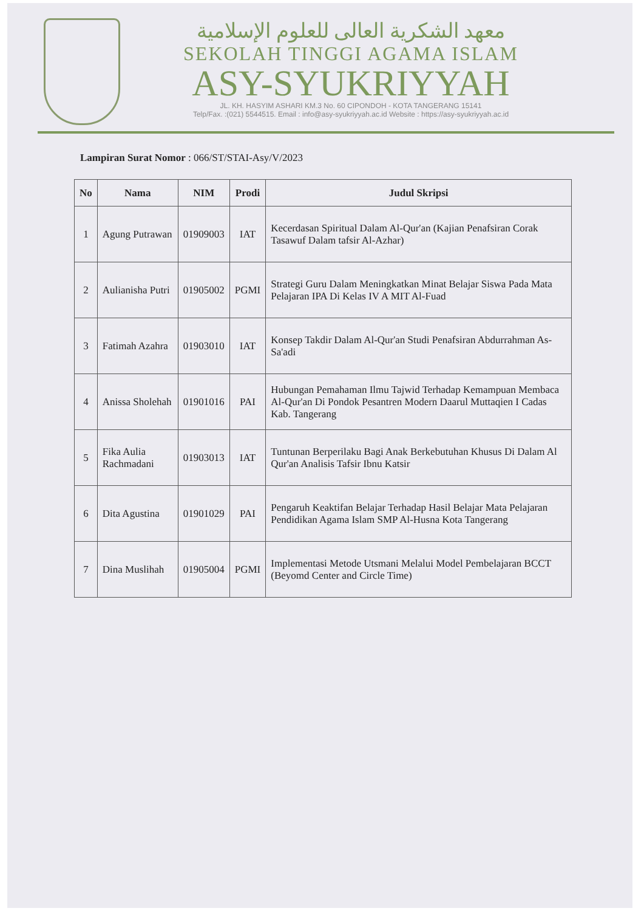معهد الشكرية العالى للعلوم الإسلامية
SEKOLAH TINGGI AGAMA ISLAM
ASY-SYUKRIYYAH
JL. KH. HASYIM ASHARI KM.3 No. 60 CIPONDOH - KOTA TANGERANG 15141
Telp/Fax. :(021) 5544515. Email : info@asy-syukriyyah.ac.id Website : https://asy-syukriyyah.ac.id
Lampiran Surat Nomor : 066/ST/STAI-Asy/V/2023
| No | Nama | NIM | Prodi | Judul Skripsi |
| --- | --- | --- | --- | --- |
| 1 | Agung Putrawan | 01909003 | IAT | Kecerdasan Spiritual Dalam Al-Qur'an (Kajian Penafsiran Corak Tasawuf Dalam tafsir Al-Azhar) |
| 2 | Aulianisha Putri | 01905002 | PGMI | Strategi Guru Dalam Meningkatkan Minat Belajar Siswa Pada Mata Pelajaran IPA Di Kelas IV A MIT Al-Fuad |
| 3 | Fatimah Azahra | 01903010 | IAT | Konsep Takdir Dalam Al-Qur'an Studi Penafsiran Abdurrahman As-Sa'adi |
| 4 | Anissa Sholehah | 01901016 | PAI | Hubungan Pemahaman Ilmu Tajwid Terhadap Kemampuan Membaca Al-Qur'an Di Pondok Pesantren Modern Daarul Muttaqien I Cadas Kab. Tangerang |
| 5 | Fika Aulia Rachmadani | 01903013 | IAT | Tuntunan Berperilaku Bagi Anak Berkebutuhan Khusus Di Dalam Al Qur'an Analisis Tafsir Ibnu Katsir |
| 6 | Dita Agustina | 01901029 | PAI | Pengaruh Keaktifan Belajar Terhadap Hasil Belajar Mata Pelajaran Pendidikan Agama Islam SMP Al-Husna Kota Tangerang |
| 7 | Dina Muslihah | 01905004 | PGMI | Implementasi Metode Utsmani Melalui Model Pembelajaran BCCT (Beyomd Center and Circle Time) |